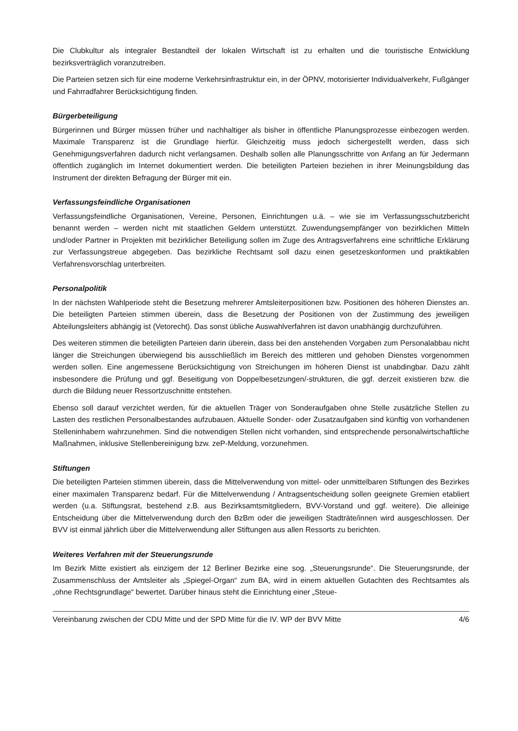Die Clubkultur als integraler Bestandteil der lokalen Wirtschaft ist zu erhalten und die touristische Entwicklung bezirksverträglich voranzutreiben.
Die Parteien setzen sich für eine moderne Verkehrsinfrastruktur ein, in der ÖPNV, motorisierter Individualverkehr, Fußgänger und Fahrradfahrer Berücksichtigung finden.
Bürgerbeteiligung
Bürgerinnen und Bürger müssen früher und nachhaltiger als bisher in öffentliche Planungsprozesse einbezogen werden. Maximale Transparenz ist die Grundlage hierfür. Gleichzeitig muss jedoch sichergestellt werden, dass sich Genehmigungsverfahren dadurch nicht verlangsamen. Deshalb sollen alle Planungsschritte von Anfang an für Jedermann öffentlich zugänglich im Internet dokumentiert werden. Die beteiligten Parteien beziehen in ihrer Meinungsbildung das Instrument der direkten Befragung der Bürger mit ein.
Verfassungsfeindliche Organisationen
Verfassungsfeindliche Organisationen, Vereine, Personen, Einrichtungen u.ä. – wie sie im Verfassungsschutzbericht benannt werden – werden nicht mit staatlichen Geldern unterstützt. Zuwendungsempfänger von bezirklichen Mitteln und/oder Partner in Projekten mit bezirklicher Beteiligung sollen im Zuge des Antragsverfahrens eine schriftliche Erklärung zur Verfassungstreue abgegeben. Das bezirkliche Rechtsamt soll dazu einen gesetzeskonformen und praktikablen Verfahrensvorschlag unterbreiten.
Personalpolitik
In der nächsten Wahlperiode steht die Besetzung mehrerer Amtsleiterpositionen bzw. Positionen des höheren Dienstes an. Die beteiligten Parteien stimmen überein, dass die Besetzung der Positionen von der Zustimmung des jeweiligen Abteilungsleiters abhängig ist (Vetorecht). Das sonst übliche Auswahlverfahren ist davon unabhängig durchzuführen.
Des weiteren stimmen die beteiligten Parteien darin überein, dass bei den anstehenden Vorgaben zum Personalabbau nicht länger die Streichungen überwiegend bis ausschließlich im Bereich des mittleren und gehoben Dienstes vorgenommen werden sollen. Eine angemessene Berücksichtigung von Streichungen im höheren Dienst ist unabdingbar. Dazu zählt insbesondere die Prüfung und ggf. Beseitigung von Doppelbesetzungen/-strukturen, die ggf. derzeit existieren bzw. die durch die Bildung neuer Ressortzuschnitte entstehen.
Ebenso soll darauf verzichtet werden, für die aktuellen Träger von Sonderaufgaben ohne Stelle zusätzliche Stellen zu Lasten des restlichen Personalbestandes aufzubauen. Aktuelle Sonder- oder Zusatzaufgaben sind künftig von vorhandenen Stelleninhabern wahrzunehmen. Sind die notwendigen Stellen nicht vorhanden, sind entsprechende personalwirtschaftliche Maßnahmen, inklusive Stellenbereinigung bzw. zeP-Meldung, vorzunehmen.
Stiftungen
Die beteiligten Parteien stimmen überein, dass die Mittelverwendung von mittel- oder unmittelbaren Stiftungen des Bezirkes einer maximalen Transparenz bedarf. Für die Mittelverwendung / Antragsentscheidung sollen geeignete Gremien etabliert werden (u.a. Stiftungsrat, bestehend z.B. aus Bezirksamtsmitgliedern, BVV-Vorstand und ggf. weitere). Die alleinige Entscheidung über die Mittelverwendung durch den BzBm oder die jeweiligen Stadträte/innen wird ausgeschlossen. Der BVV ist einmal jährlich über die Mittelverwendung aller Stiftungen aus allen Ressorts zu berichten.
Weiteres Verfahren mit der Steuerungsrunde
Im Bezirk Mitte existiert als einzigem der 12 Berliner Bezirke eine sog. „Steuerungsrunde“. Die Steuerungsrunde, der Zusammenschluss der Amtsleiter als „Spiegel-Organ“ zum BA, wird in einem aktuellen Gutachten des Rechtsamtes als „ohne Rechtsgrundlage“ bewertet. Darüber hinaus steht die Einrichtung einer „Steue-
Vereinbarung zwischen der CDU Mitte und der SPD Mitte für die IV. WP der BVV Mitte 4/6